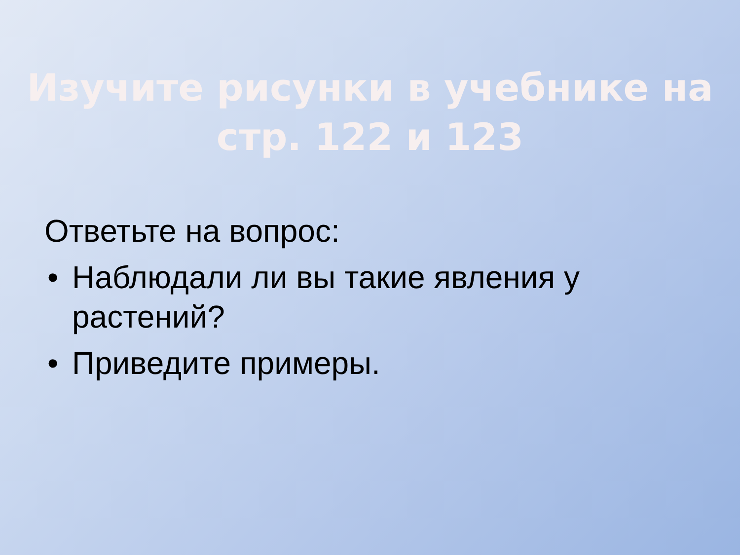Изучите рисунки в учебнике на
стр. 122 и 123
Ответьте на вопрос:
• Наблюдали ли вы такие явления у растений?
• Приведите примеры.